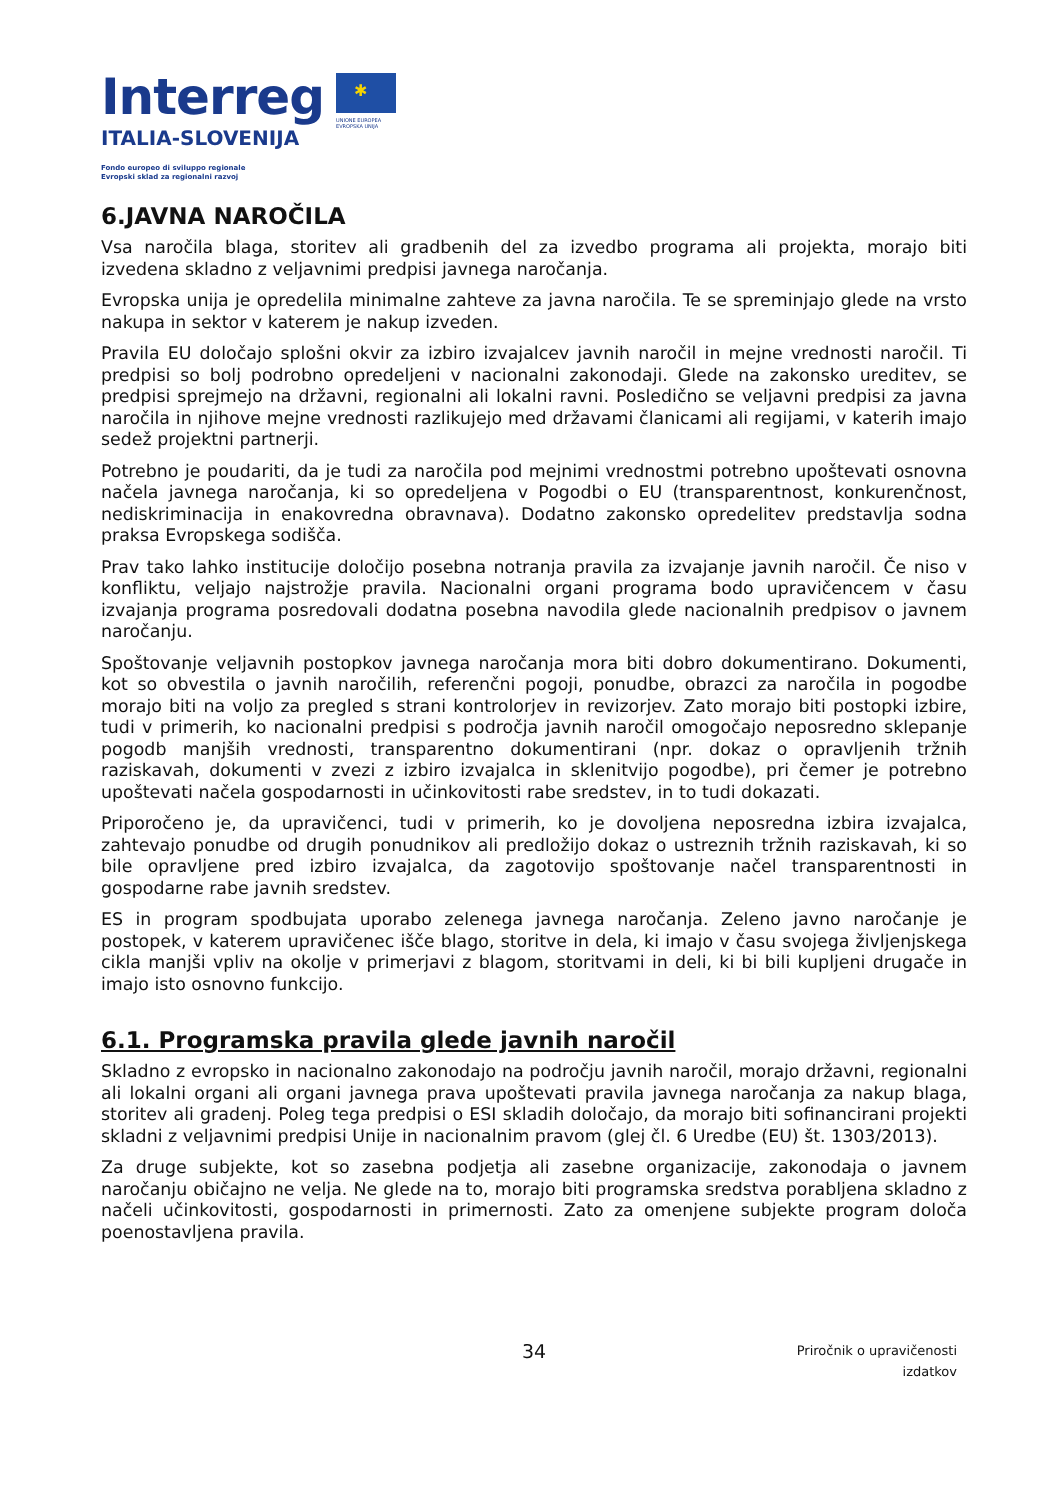Interreg
ITALIA-SLOVENIJA
Fondo europeo di sviluppo regionale
Evropski sklad za regionalni razvoj
✱
UNIONE EUROPEA
EVROPSKA UNIJA
6.JAVNA NAROČILA
Vsa naročila blaga, storitev ali gradbenih del za izvedbo programa ali projekta, morajo biti izvedena skladno z veljavnimi predpisi javnega naročanja.
Evropska unija je opredelila minimalne zahteve za javna naročila. Te se spreminjajo glede na vrsto nakupa in sektor v katerem je nakup izveden.
Pravila EU določajo splošni okvir za izbiro izvajalcev javnih naročil in mejne vrednosti naročil. Ti predpisi so bolj podrobno opredeljeni v nacionalni zakonodaji. Glede na zakonsko ureditev, se predpisi sprejmejo na državni, regionalni ali lokalni ravni. Posledično se veljavni predpisi za javna naročila in njihove mejne vrednosti razlikujejo med državami članicami ali regijami, v katerih imajo sedež projektni partnerji.
Potrebno je poudariti, da je tudi za naročila pod mejnimi vrednostmi potrebno upoštevati osnovna načela javnega naročanja, ki so opredeljena v Pogodbi o EU (transparentnost, konkurenčnost, nediskriminacija in enakovredna obravnava). Dodatno zakonsko opredelitev predstavlja sodna praksa Evropskega sodišča.
Prav tako lahko institucije določijo posebna notranja pravila za izvajanje javnih naročil. Če niso v konfliktu, veljajo najstrožje pravila. Nacionalni organi programa bodo upravičencem v času izvajanja programa posredovali dodatna posebna navodila glede nacionalnih predpisov o javnem naročanju.
Spoštovanje veljavnih postopkov javnega naročanja mora biti dobro dokumentirano. Dokumenti, kot so obvestila o javnih naročilih, referenčni pogoji, ponudbe, obrazci za naročila in pogodbe morajo biti na voljo za pregled s strani kontrolorjev in revizorjev. Zato morajo biti postopki izbire, tudi v primerih, ko nacionalni predpisi s področja javnih naročil omogočajo neposredno sklepanje pogodb manjših vrednosti, transparentno dokumentirani (npr. dokaz o opravljenih tržnih raziskavah, dokumenti v zvezi z izbiro izvajalca in sklenitvijo pogodbe), pri čemer je potrebno upoštevati načela gospodarnosti in učinkovitosti rabe sredstev, in to tudi dokazati.
Priporočeno je, da upravičenci, tudi v primerih, ko je dovoljena neposredna izbira izvajalca, zahtevajo ponudbe od drugih ponudnikov ali predložijo dokaz o ustreznih tržnih raziskavah, ki so bile opravljene pred izbiro izvajalca, da zagotovijo spoštovanje načel transparentnosti in gospodarne rabe javnih sredstev.
ES in program spodbujata uporabo zelenega javnega naročanja. Zeleno javno naročanje je postopek, v katerem upravičenec išče blago, storitve in dela, ki imajo v času svojega življenjskega cikla manjši vpliv na okolje v primerjavi z blagom, storitvami in deli, ki bi bili kupljeni drugače in imajo isto osnovno funkcijo.
6.1. Programska pravila glede javnih naročil
Skladno z evropsko in nacionalno zakonodajo na področju javnih naročil, morajo državni, regionalni ali lokalni organi ali organi javnega prava upoštevati pravila javnega naročanja za nakup blaga, storitev ali gradenj. Poleg tega predpisi o ESI skladih določajo, da morajo biti sofinancirani projekti skladni z veljavnimi predpisi Unije in nacionalnim pravom (glej čl. 6 Uredbe (EU) št. 1303/2013).
Za druge subjekte, kot so zasebna podjetja ali zasebne organizacije, zakonodaja o javnem naročanju običajno ne velja. Ne glede na to, morajo biti programska sredstva porabljena skladno z načeli učinkovitosti, gospodarnosti in primernosti. Zato za omenjene subjekte program določa poenostavljena pravila.
34
Priročnik o upravičenosti
izdatkov